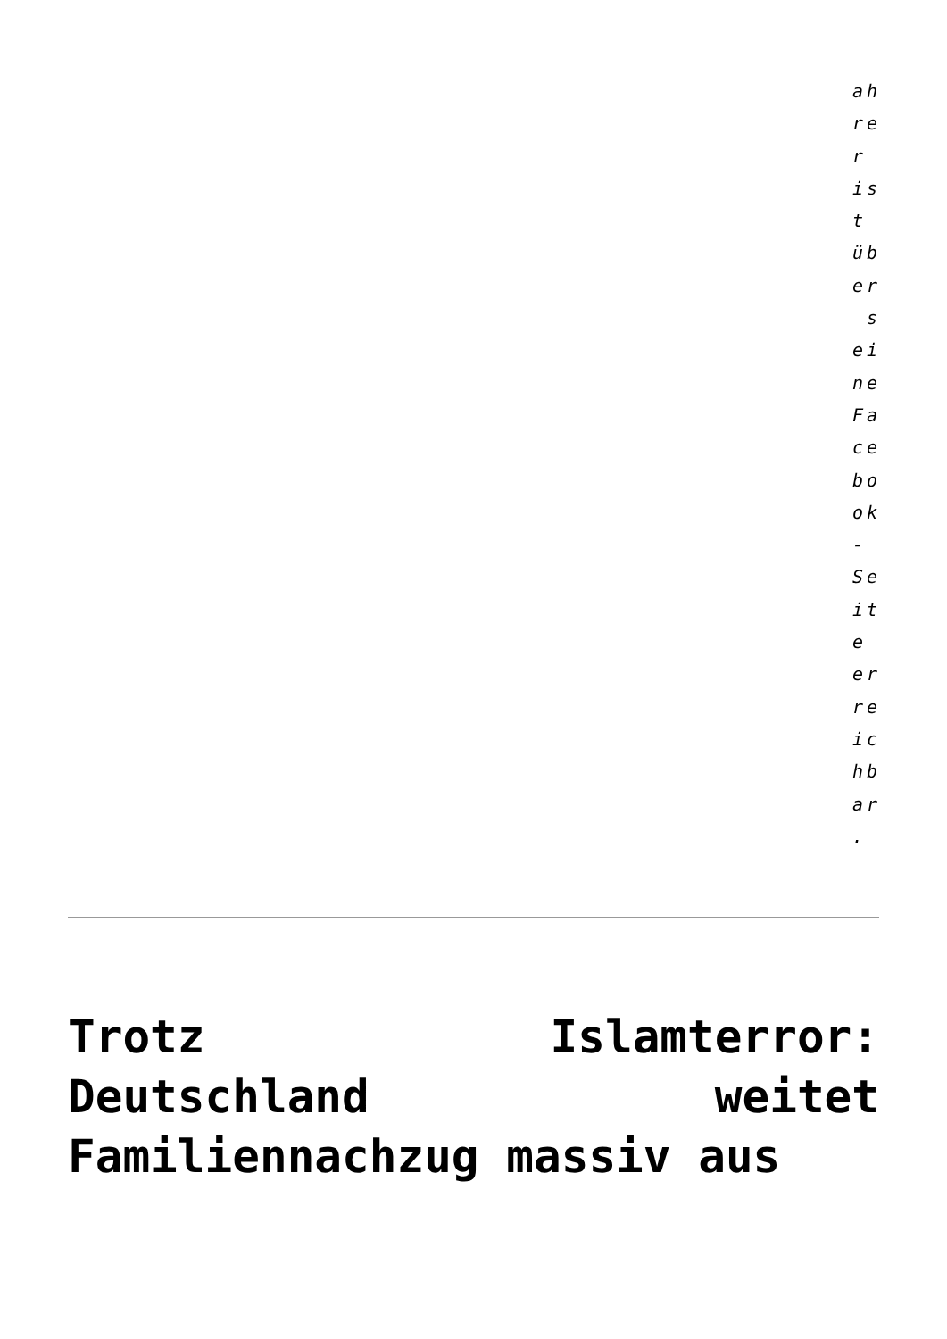ah re r is t üb er s ei ne Fa ce bo ok - Se it e er re ic hb ar .
Trotz Islamterror: Deutschland weitet Familiennachzug massiv aus